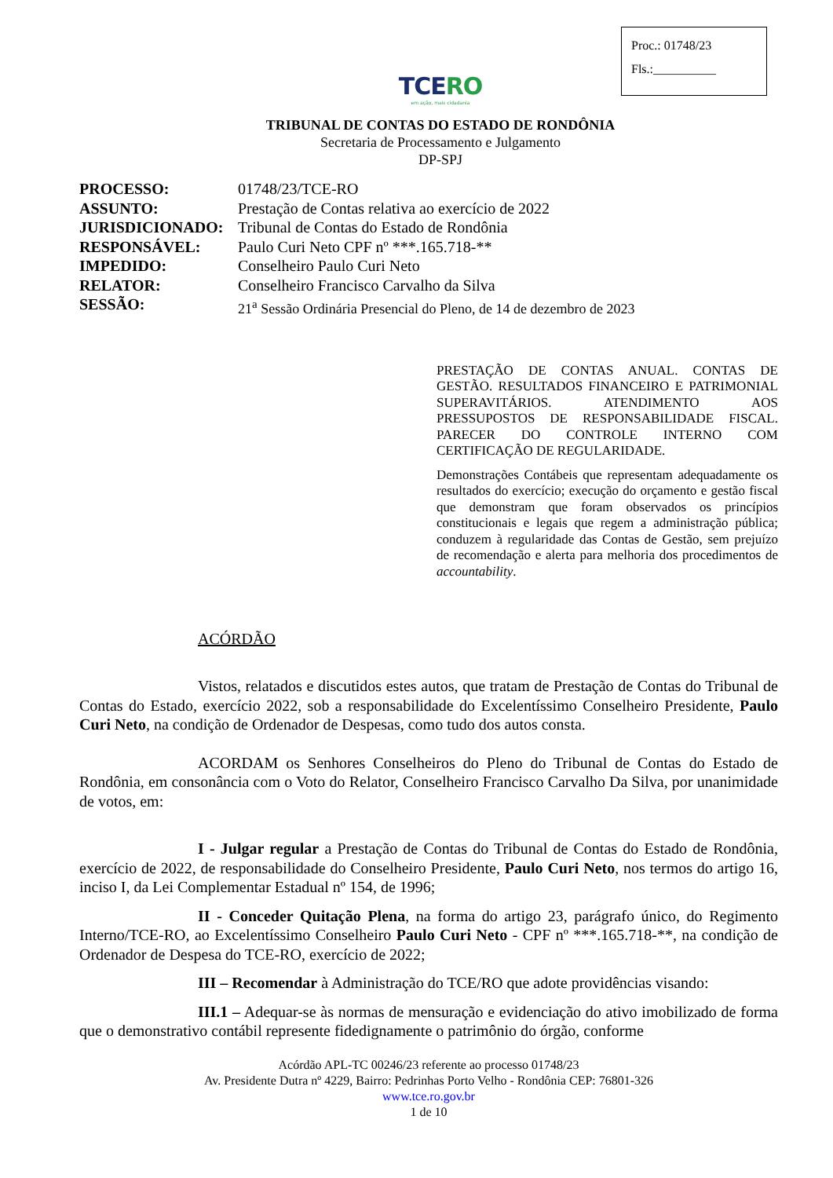Proc.: 01748/23
Fls.:__________
TCERO
em ação, mais cidadania
TRIBUNAL DE CONTAS DO ESTADO DE RONDÔNIA
Secretaria de Processamento e Julgamento
DP-SPJ
| PROCESSO: | 01748/23/TCE-RO |
| ASSUNTO: | Prestação de Contas relativa ao exercício de 2022 |
| JURISDICIONADO: | Tribunal de Contas do Estado de Rondônia |
| RESPONSÁVEL: | Paulo Curi Neto CPF nº ***.165.718-** |
| IMPEDIDO: | Conselheiro Paulo Curi Neto |
| RELATOR: | Conselheiro Francisco Carvalho da Silva |
| SESSÃO: | 21<sup>a</sup> Sessão Ordinária Presencial do Pleno, de 14 de dezembro de 2023 |
PRESTAÇÃO DE CONTAS ANUAL. CONTAS DE GESTÃO. RESULTADOS FINANCEIRO E PATRIMONIAL SUPERAVITÁRIOS. ATENDIMENTO AOS PRESSUPOSTOS DE RESPONSABILIDADE FISCAL. PARECER DO CONTROLE INTERNO COM CERTIFICAÇÃO DE REGULARIDADE.
Demonstrações Contábeis que representam adequadamente os resultados do exercício; execução do orçamento e gestão fiscal que demonstram que foram observados os princípios constitucionais e legais que regem a administração pública; conduzem à regularidade das Contas de Gestão, sem prejuízo de recomendação e alerta para melhoria dos procedimentos de accountability.
ACÓRDÃO
Vistos, relatados e discutidos estes autos, que tratam de Prestação de Contas do Tribunal de Contas do Estado, exercício 2022, sob a responsabilidade do Excelentíssimo Conselheiro Presidente, Paulo Curi Neto, na condição de Ordenador de Despesas, como tudo dos autos consta.
ACORDAM os Senhores Conselheiros do Pleno do Tribunal de Contas do Estado de Rondônia, em consonância com o Voto do Relator, Conselheiro Francisco Carvalho Da Silva, por unanimidade de votos, em:
I - Julgar regular a Prestação de Contas do Tribunal de Contas do Estado de Rondônia, exercício de 2022, de responsabilidade do Conselheiro Presidente, Paulo Curi Neto, nos termos do artigo 16, inciso I, da Lei Complementar Estadual nº 154, de 1996;
II - Conceder Quitação Plena, na forma do artigo 23, parágrafo único, do Regimento Interno/TCE-RO, ao Excelentíssimo Conselheiro Paulo Curi Neto - CPF nº ***.165.718-**, na condição de Ordenador de Despesa do TCE-RO, exercício de 2022;
III – Recomendar à Administração do TCE/RO que adote providências visando:
III.1 – Adequar-se às normas de mensuração e evidenciação do ativo imobilizado de forma que o demonstrativo contábil represente fidedignamente o patrimônio do órgão, conforme
Acórdão APL-TC 00246/23 referente ao processo 01748/23
Av. Presidente Dutra nº 4229, Bairro: Pedrinhas Porto Velho - Rondônia CEP: 76801-326
www.tce.ro.gov.br
1 de 10